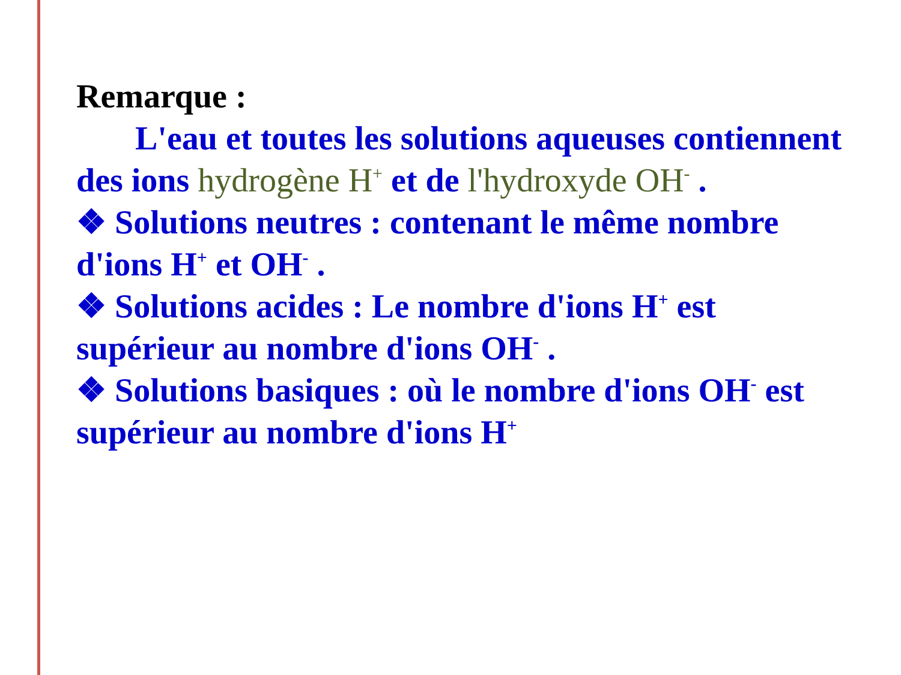Remarque :
L'eau et toutes les solutions aqueuses contiennent des ions hydrogène H<sup>+</sup> et de l'hydroxyde OH<sup>-</sup> .
❖ Solutions neutres : contenant le même nombre d'ions H<sup>+</sup> et OH<sup>-</sup> .
❖ Solutions acides : Le nombre d'ions H<sup>+</sup> est supérieur au nombre d'ions OH<sup>-</sup> .
❖ Solutions basiques : où le nombre d'ions OH<sup>-</sup> est supérieur au nombre d'ions H<sup>+</sup>